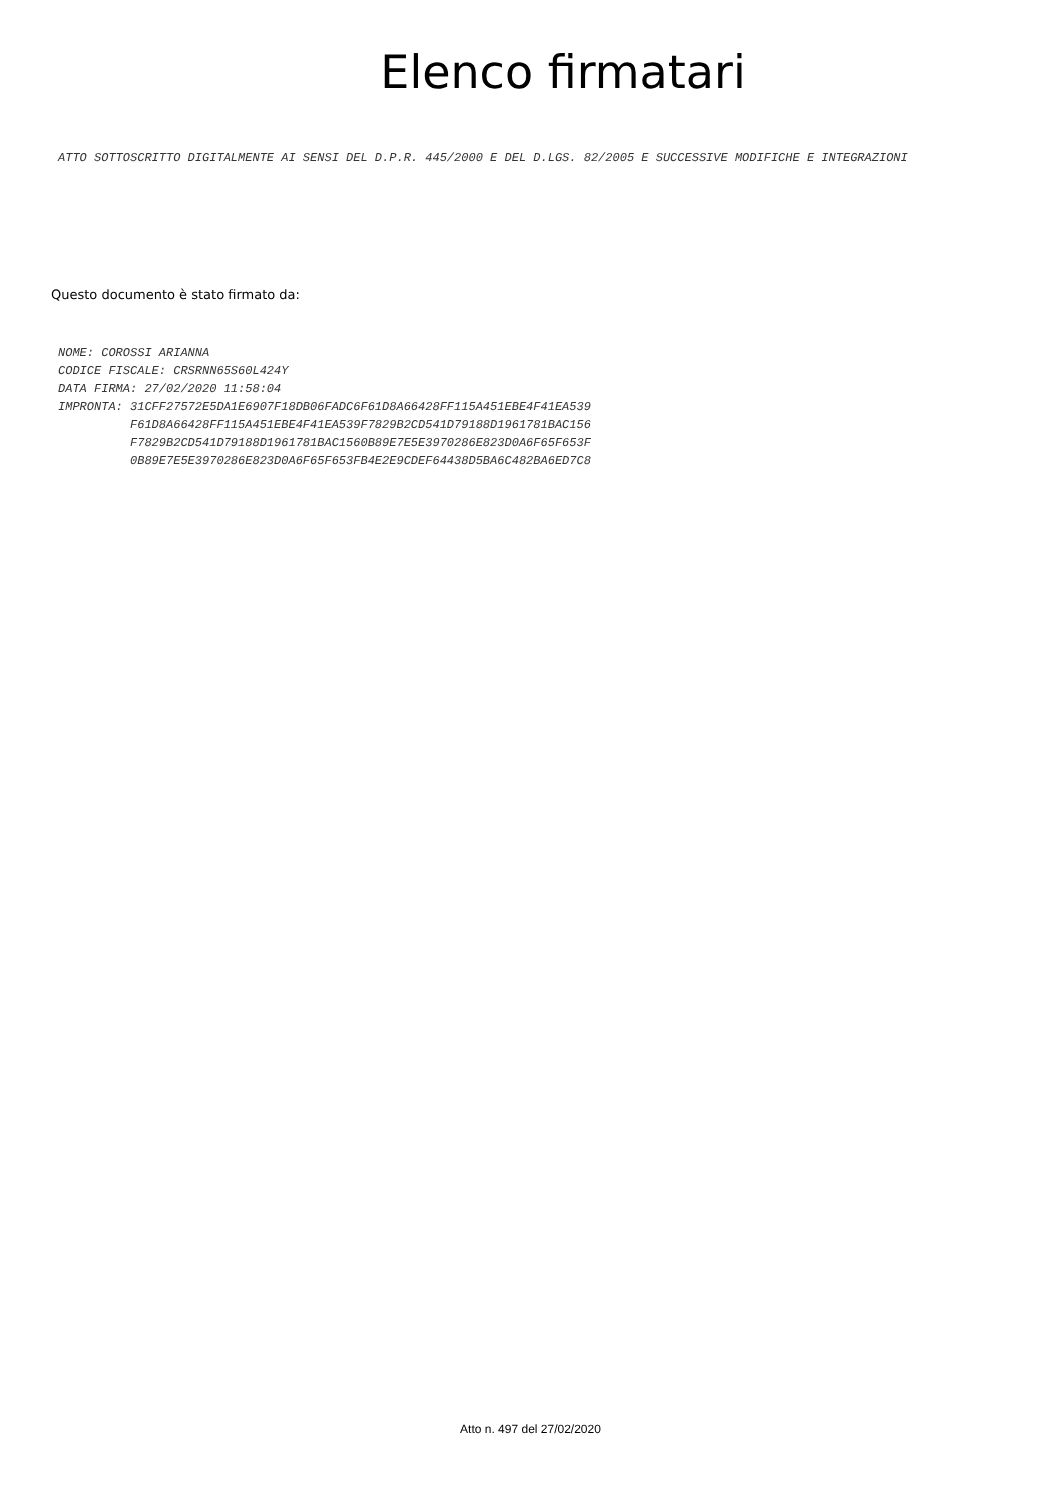Elenco firmatari
ATTO SOTTOSCRITTO DIGITALMENTE AI SENSI DEL D.P.R. 445/2000 E DEL D.LGS. 82/2005 E SUCCESSIVE MODIFICHE E INTEGRAZIONI
Questo documento è stato firmato da:
NOME: COROSSI ARIANNA CODICE FISCALE: CRSRNN65S60L424Y DATA FIRMA: 27/02/2020 11:58:04 IMPRONTA: 31CFF27572E5DA1E6907F18DB06FADC6F61D8A66428FF115A451EBE4F41EA539 F61D8A66428FF115A451EBE4F41EA539F7829B2CD541D79188D1961781BAC156 F7829B2CD541D79188D1961781BAC1560B89E7E5E3970286E823D0A6F65F653F 0B89E7E5E3970286E823D0A6F65F653FB4E2E9CDEF64438D5BA6C482BA6ED7C8
Atto n. 497 del 27/02/2020